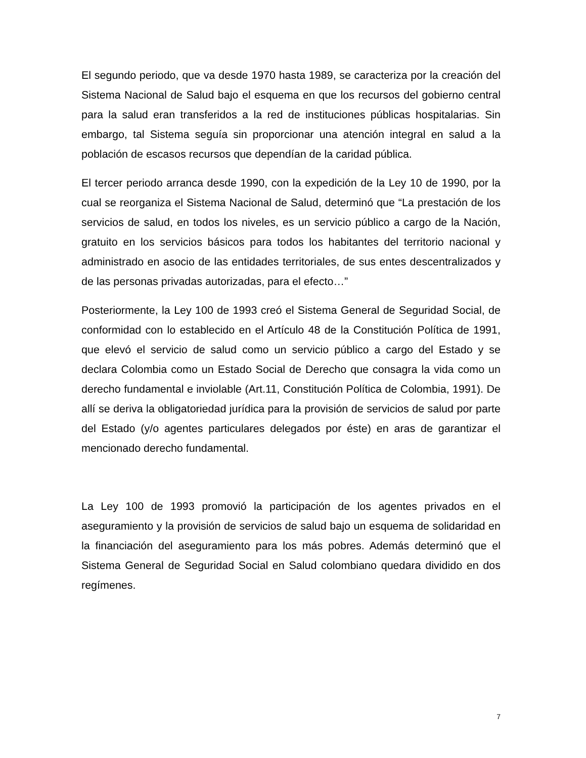El segundo periodo, que va desde 1970 hasta 1989, se caracteriza por la creación del Sistema Nacional de Salud bajo el esquema en que los recursos del gobierno central para la salud eran transferidos a la red de instituciones públicas hospitalarias. Sin embargo, tal Sistema seguía sin proporcionar una atención integral en salud a la población de escasos recursos que dependían de la caridad pública.
El tercer periodo arranca desde 1990, con la expedición de la Ley 10 de 1990, por la cual se reorganiza el Sistema Nacional de Salud, determinó que “La prestación de los servicios de salud, en todos los niveles, es un servicio público a cargo de la Nación, gratuito en los servicios básicos para todos los habitantes del territorio nacional y administrado en asocio de las entidades territoriales, de sus entes descentralizados y de las personas privadas autorizadas, para el efecto…”
Posteriormente, la Ley 100 de 1993 creó el Sistema General de Seguridad Social, de conformidad con lo establecido en el Artículo 48 de la Constitución Política de 1991, que elevó el servicio de salud como un servicio público a cargo del Estado y se declara Colombia como un Estado Social de Derecho que consagra la vida como un derecho fundamental e inviolable (Art.11, Constitución Política de Colombia, 1991). De allí se deriva la obligatoriedad jurídica para la provisión de servicios de salud por parte del Estado (y/o agentes particulares delegados por éste) en aras de garantizar el mencionado derecho fundamental.
La Ley 100 de 1993 promovió la participación de los agentes privados en el aseguramiento y la provisión de servicios de salud bajo un esquema de solidaridad en la financiación del aseguramiento para los más pobres. Además determinó que el Sistema General de Seguridad Social en Salud colombiano quedara dividido en dos regímenes.
7